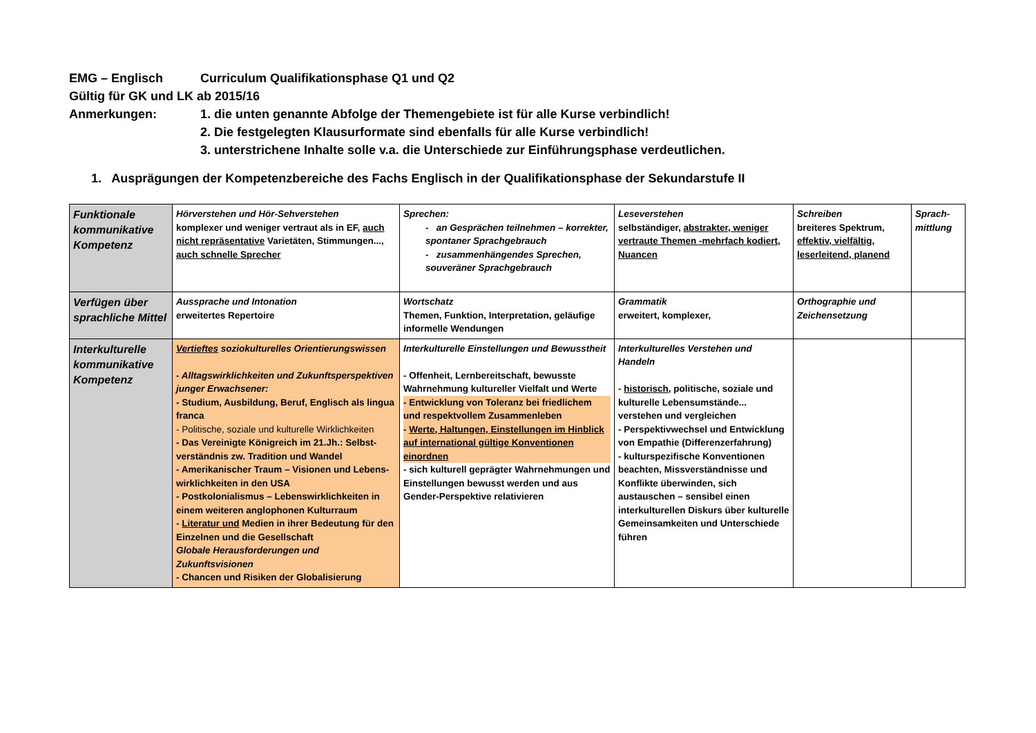EMG – Englisch Curriculum Qualifikationsphase Q1 und Q2
Gültig für GK und LK ab 2015/16
Anmerkungen: 1. die unten genannte Abfolge der Themengebiete ist für alle Kurse verbindlich!
2. Die festgelegten Klausurformate sind ebenfalls für alle Kurse verbindlich!
3. unterstrichene Inhalte solle v.a. die Unterschiede zur Einführungsphase verdeutlichen.
1. Ausprägungen der Kompetenzbereiche des Fachs Englisch in der Qualifikationsphase der Sekundarstufe II
| Funktionale kommunikative Kompetenz | Hörverstehen und Hör-Sehverstehen komplexer und weniger vertraut als in EF, auch nicht repräsentative Varietäten, Stimmungen..., auch schnelle Sprecher | Sprechen: - an Gesprächen teilnehmen – korrekter, spontaner Sprachgebrauch - zusammenhängendes Sprechen, souveräner Sprachgebrauch | Leseverstehen selbständiger, abstrakter, weniger vertraute Themen -mehrfach kodiert, Nuancen | Schreiben breiteres Spektrum, effektiv, vielfältig, leserleitend, planend | Sprach-mittlung |
| Verfügen über sprachliche Mittel | Aussprache und Intonation erweitertes Repertoire | Wortschatz Themen, Funktion, Interpretation, geläufige informelle Wendungen | Grammatik erweitert, komplexer, | Orthographie und Zeichensetzung | |
| Interkulturelle kommunikative Kompetenz | Vertieftes soziokulturelles Orientierungswissen - Alltagswirklichkeiten und Zukunftsperspektiven junger Erwachsener: - Studium, Ausbildung, Beruf, Englisch als lingua franca - Politische, soziale und kulturelle Wirklichkeiten - Das Vereinigte Königreich im 21.Jh.: Selbst-verständnis zw. Tradition und Wandel - Amerikanischer Traum – Visionen und Lebens-wirklichkeiten in den USA - Postkolonialismus – Lebenswirklichkeiten in einem weiteren anglophonen Kulturraum - Literatur und Medien in ihrer Bedeutung für den Einzelnen und die Gesellschaft Globale Herausforderungen und Zukunftsvisionen - Chancen und Risiken der Globalisierung | Interkulturelle Einstellungen und Bewusstheit - Offenheit, Lernbereitschaft, bewusste Wahrnehmung kultureller Vielfalt und Werte - Entwicklung von Toleranz bei friedlichem und respektvollem Zusammenleben - Werte, Haltungen, Einstellungen im Hinblick auf international gültige Konventionen einordnen - sich kulturell geprägter Wahrnehmungen und Einstellungen bewusst werden und aus Gender-Perspektive relativieren | Interkulturelles Verstehen und Handeln - historisch, politische, soziale und kulturelle Lebensumstände... verstehen und vergleichen - Perspektivwechsel und Entwicklung von Empathie (Differenzerfahrung) - kulturspezifische Konventionen beachten, Missverständnisse und Konflikte überwinden, sich austauschen – sensibel einen interkulturellen Diskurs über kulturelle Gemeinsamkeiten und Unterschiede führen | | |